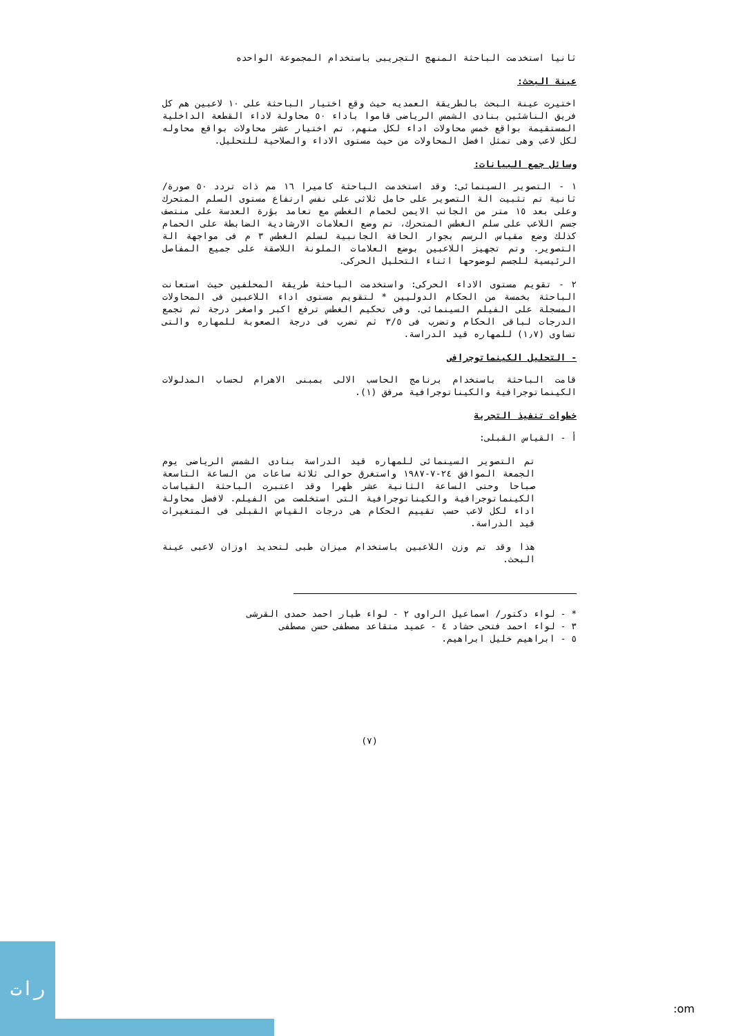ثانيا استخدمت الباحثة المنهج التجريبى باستخدام المجموعة الواحده
عينة البحث:
اختيرت عينة البحث بالطريقة العمديه حيث وقع اختيار الباحثة على ١٠ لاعبين هم كل فريق الناشئين بنادى الشمس الرياضى قاموا باداء ٥٠ محاولة لاداء القطعة الداخلية المستقيمة بواقع خمس محاولات اداء لكل منهم، تم اختيار عشر محاولات بواقع محاوله لكل لاعب وهى تمثل افضل المحاولات من حيث مستوى الاداء والصلاحية للتحليل.
وسائل جمع البيانات:
١ - التصوير السينمائى: وقد استخدمت الباحثة كاميرا ١٦ مم ذات تردد ٥٠ صورة/ثانية تم تثبيت الة التصوير على حامل ثلاثى على نفس ارتفاع مستوى السلم المتحرك وعلى بعد ١٥ متر من الجانب الايمن لحمام الغطس مع تعامد بؤرة العدسة على منتصف جسم اللاعب على سلم الغطس المتحرك، تم وضع العلامات الارشادية الضابطة على الحمام كذلك وضع مقياس الرسم بجوار الحافة الجانبية لسلم الغطس ٣ م فى مواجهة الة التصوير. وتم تجهيز اللاعبين بوضع العلامات الملونة اللاصقة على جميع المفاصل الرئيسية للجسم لوضوحها اثناء التحليل الحركى.
٢ - تقويم مستوى الاداء الحركى: واستخدمت الباحثة طريقة المحلفين حيث استعانت الباحثة بخمسة من الحكام الدوليين * لتقويم مستوى اداء اللاعبين فى المحاولات المسجلة على الفيلم السينمائى. وفى تحكيم الغطس ترفع اكبر واصغر درجة ثم تجمع الدرجات لباقى الحكام وتضرب فى ٣/٥ ثم تضرب فى درجة الصعوبة للمهاره والتى تساوى (١٫٧) للمهاره قيد الدراسة.
- التحليل الكينماتوجرافى
قامت الباحثة باستخدام برنامج الحاسب الالى بمبنى الاهرام لحساب المدلولات الكينماتوجرافية والكيناتوجرافية مرفق (١).
خطوات تنفيذ التجربة
أ - القياس القبلى:
تم التصوير السينمائى للمهاره قيد الدراسة بنادى الشمس الرياضى يوم الجمعة الموافق ٢٤-٧-١٩٨٧ واستغرق حوالى ثلاثة ساعات من الساعة التاسعة صباحا وحتى الساعة الثانية عشر ظهرا وقد اعتبرت الباحثة القياسات الكينماتوجرافية والكيناتوجرافية التى استخلصت من الفيلم. لافضل محاولة اداء لكل لاعب حسب تقييم الحكام هى درجات القياس القبلى فى المتغيرات قيد الدراسة.
هذا وقد تم وزن اللاعبين باستخدام ميزان طبى لتحديد اوزان لاعبى عينة البحث.
* - لواء دكتور/ اسماعيل الراوى ٢ - لواء طيار احمد حمدى القرشى
٣ - لواء احمد فتحى حشاد ٤ - عميد متقاعد مصطفى حسن مصطفى
٥ - ابراهيم خليل ابراهيم.
(٧)
رات
:om